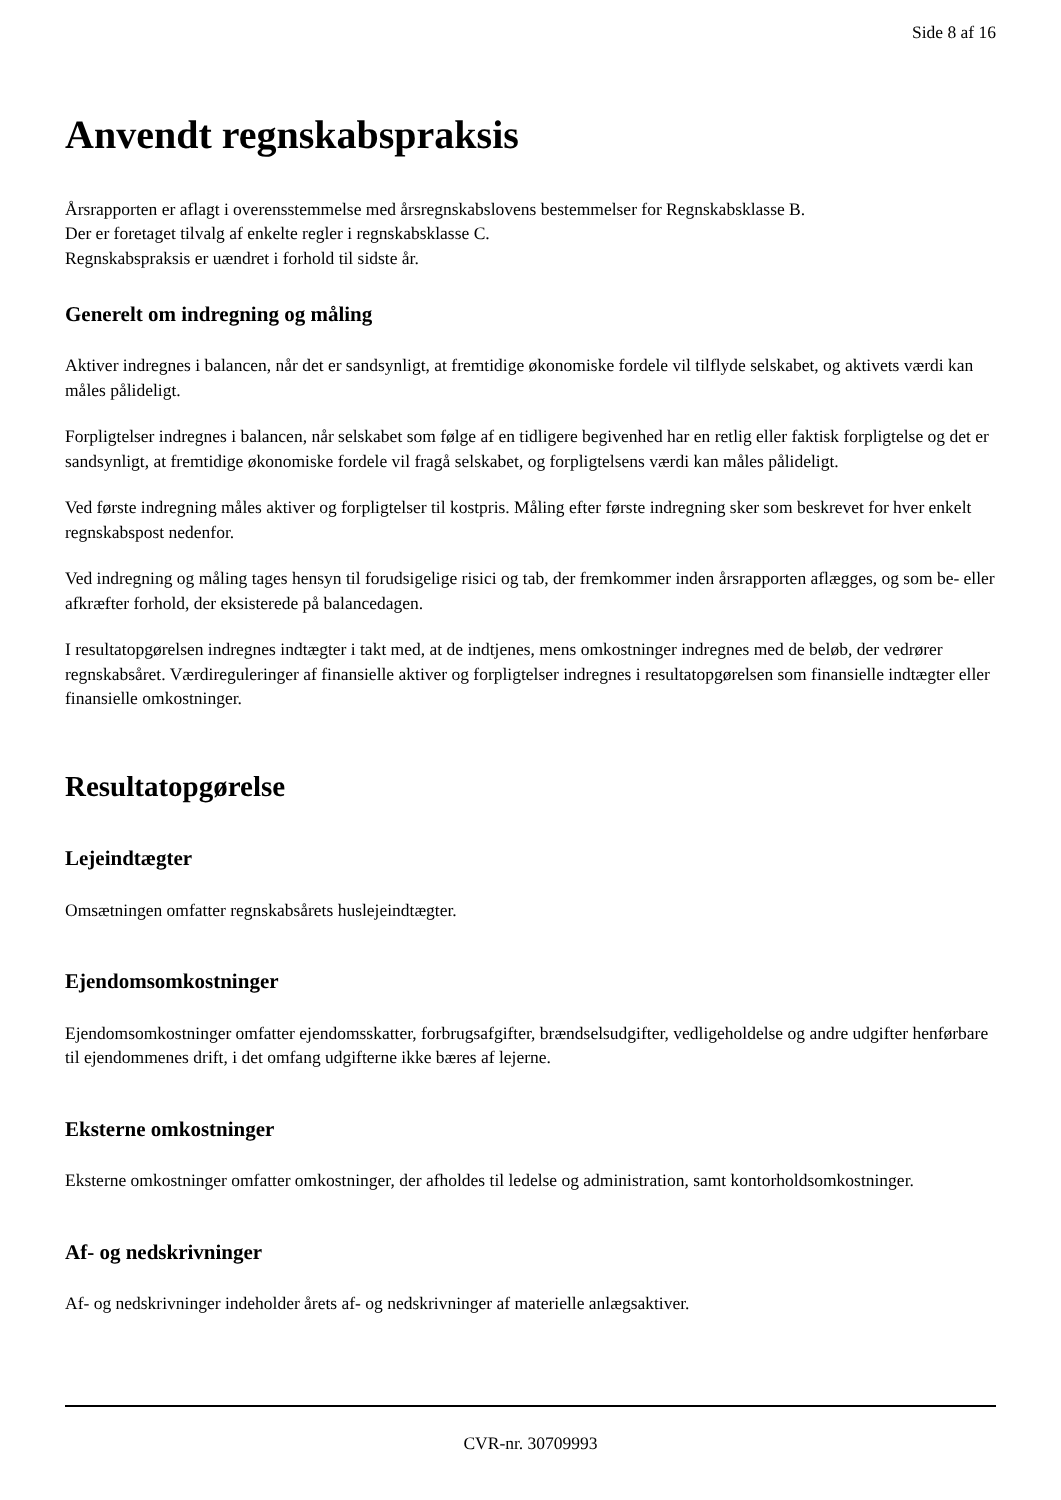Side 8 af 16
Anvendt regnskabspraksis
Årsrapporten er aflagt i overensstemmelse med årsregnskabslovens bestemmelser for Regnskabsklasse B.
Der er foretaget tilvalg af enkelte regler i regnskabsklasse C.
Regnskabspraksis er uændret i forhold til sidste år.
Generelt om indregning og måling
Aktiver indregnes i balancen, når det er sandsynligt, at fremtidige økonomiske fordele vil tilflyde selskabet, og aktivets værdi kan måles pålideligt.
Forpligtelser indregnes i balancen, når selskabet som følge af en tidligere begivenhed har en retlig eller faktisk forpligtelse og det er sandsynligt, at fremtidige økonomiske fordele vil fragå selskabet, og forpligtelsens værdi kan måles pålideligt.
Ved første indregning måles aktiver og forpligtelser til kostpris. Måling efter første indregning sker som beskrevet for hver enkelt regnskabspost nedenfor.
Ved indregning og måling tages hensyn til forudsigelige risici og tab, der fremkommer inden årsrapporten aflægges, og som be- eller afkræfter forhold, der eksisterede på balancedagen.
I resultatopgørelsen indregnes indtægter i takt med, at de indtjenes, mens omkostninger indregnes med de beløb, der vedrører regnskabsåret. Værdireguleringer af finansielle aktiver og forpligtelser indregnes i resultatopgørelsen som finansielle indtægter eller finansielle omkostninger.
Resultatopgørelse
Lejeindtægter
Omsætningen omfatter regnskabsårets huslejeindtægter.
Ejendomsomkostninger
Ejendomsomkostninger omfatter ejendomsskatter, forbrugsafgifter, brændselsudgifter, vedligeholdelse og andre udgifter henførbare til ejendommenes drift, i det omfang udgifterne ikke bæres af lejerne.
Eksterne omkostninger
Eksterne omkostninger omfatter omkostninger, der afholdes til ledelse og administration, samt kontorholdsomkostninger.
Af- og nedskrivninger
Af- og nedskrivninger indeholder årets af- og nedskrivninger af materielle anlægsaktiver.
CVR-nr. 30709993